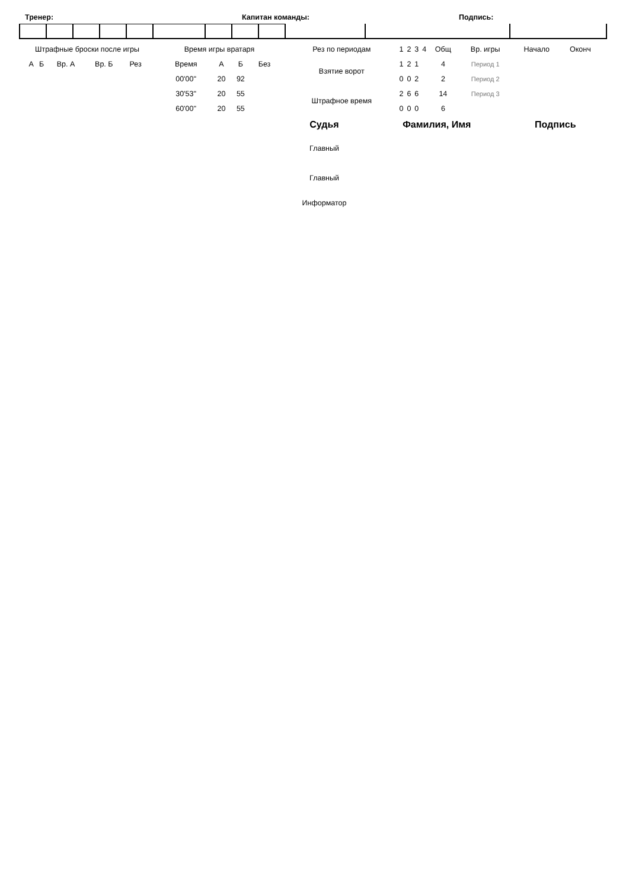Тренер: Капитан команды: Подпись:
| Штрафные броски после игры | | | | |
| А | Б | Вр. А | Вр. Б | Рез |
| Время игры вратаря | | | |
| Время | А | Б | Без |
| 00'00'' | 20 | 92 | |
| 30'53'' | 20 | 55 | |
| 60'00'' | 20 | 55 | |
| Рез по периодам | 1 | 2 | 3 | 4 | Общ | Вр. игры | Начало | Оконч |
| Взятие ворот | 1 | 2 | 1 | | 4 | Период 1 | | |
| | 0 | 0 | 2 | | 2 | Период 2 | | |
| Штрафное время | 2 | 6 | 6 | | 14 | Период 3 | | |
| | 0 | 0 | 0 | | 6 | | | |
| Судья | Фамилия, Имя | Подпись |
| Главный | | |
| Главный | | |
| Информатор | | |